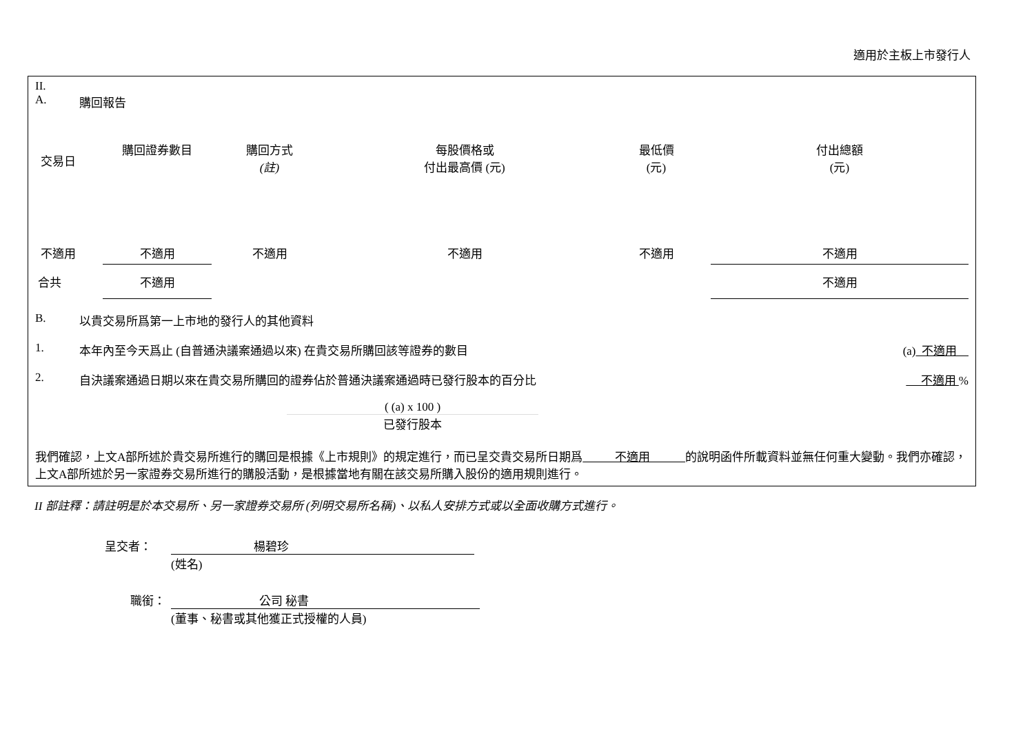適用於主板上市發行人
II.
A. 購回報告
| 交易日 | 購回證券數目 | 購回方式 (註) | 每股價格或 付出最高價 (元) | 最低價 (元) | 付出總額 (元) |
| --- | --- | --- | --- | --- | --- |
| 不適用 | 不適用 | 不適用 | 不適用 | 不適用 | 不適用 |
| 合共 | 不適用 | | | | 不適用 |
B. 以貴交易所爲第一上市地的發行人的其他資料
1. 本年內至今天爲止 (自普通決議案通過以來) 在貴交易所購回該等證券的數目 (a) 不適用
2. 自決議案通過日期以來在貴交易所購回的證券佔於普通決議案通過時已發行股本的百分比 不適用 %
( (a) x 100 )
已發行股本
我們確認，上文A部所述於貴交易所進行的購回是根據《上市規則》的規定進行，而已呈交貴交易所日期爲 不適用 的說明函件所載資料並無任何重大變動。我們亦確認，上文A部所述於另一家證券交易所進行的購股活動，是根據當地有關在該交易所購入股份的適用規則進行。
II 部註釋：請註明是於本交易所、另一家證券交易所 (列明交易所名稱)、以私人安排方式或以全面收購方式進行。
呈交者： 楊碧珍
(姓名)
職銜： 公司 秘書
(董事、秘書或其他獲正式授權的人員)